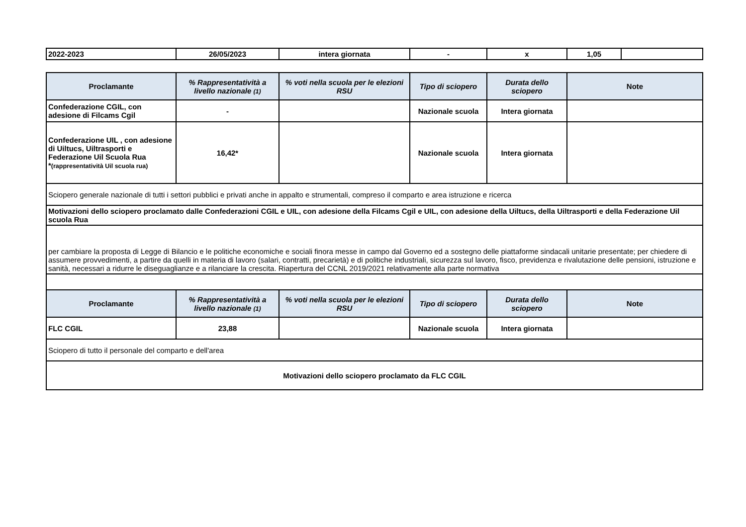| 2022-2023 | 26/05/2023 | intera giornata | - | x | 1,05 | |
| Proclamante | % Rappresentatività a livello nazionale (1) | % voti nella scuola per le elezioni RSU | Tipo di sciopero | Durata dello sciopero | Note |
| --- | --- | --- | --- | --- | --- |
| Confederazione CGIL, con adesione di Filcams Cgil | - | | Nazionale scuola | Intera giornata | |
| Confederazione UIL , con adesione di Uiltucs, Uiltrasporti e Federazione Uil Scuola Rua * (rappresentatività Uil scuola rua) | 16,42* | | Nazionale scuola | Intera giornata | |
| Sciopero generale nazionale di tutti i settori pubblici e privati anche in appalto e strumentali, compreso il comparto e area istruzione e ricerca | | | | | |
| Motivazioni dello sciopero proclamato dalle Confederazioni CGIL e UIL, con adesione della Filcams Cgil e UIL, con adesione della Uiltucs, della Uiltrasporti e della Federazione Uil scuola Rua | | | | | |
| per cambiare la proposta di Legge di Bilancio e le politiche economiche e sociali finora messe in campo dal Governo ed a sostegno delle piattaforme sindacali unitarie presentate; per chiedere di assumere provvedimenti, a partire da quelli in materia di lavoro (salari, contratti, precarietà) e di politiche industriali, sicurezza sul lavoro, fisco, previdenza e rivalutazione delle pensioni, istruzione e sanità, necessari a ridurre le diseguaglianze e a rilanciare la crescita. Riapertura del CCNL 2019/2021 relativamente alla parte normativa | | | | | |
| Proclamante | % Rappresentatività a livello nazionale (1) | % voti nella scuola per le elezioni RSU | Tipo di sciopero | Durata dello sciopero | Note |
| FLC CGIL | 23,88 | | Nazionale scuola | Intera giornata | |
| Sciopero di tutto il personale del comparto e dell'area | | | | | |
| Motivazioni dello sciopero proclamato da FLC CGIL | | | | | |